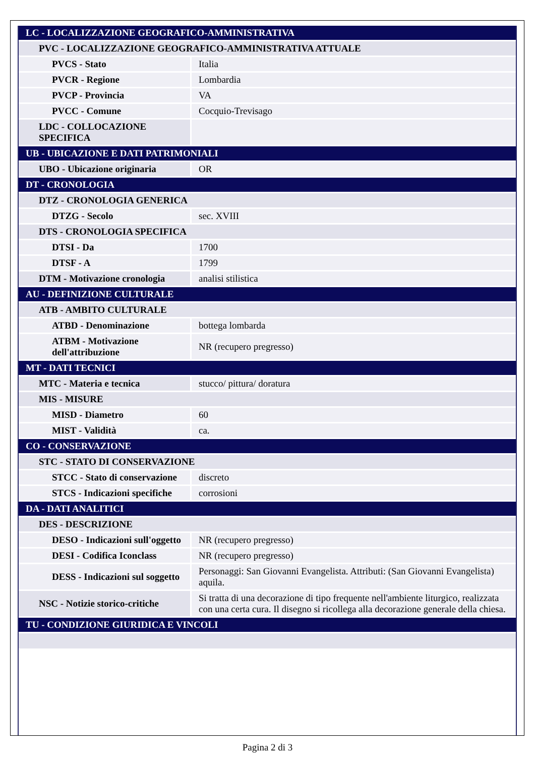| LC - LOCALIZZAZIONE GEOGRAFICO-AMMINISTRATIVA | |
| PVC - LOCALIZZAZIONE GEOGRAFICO-AMMINISTRATIVA ATTUALE | |
| PVCS - Stato | Italia |
| PVCR - Regione | Lombardia |
| PVCP - Provincia | VA |
| PVCC - Comune | Cocquio-Trevisago |
| LDC - COLLOCAZIONE SPECIFICA | |
| UB - UBICAZIONE E DATI PATRIMONIALI | |
| UBO - Ubicazione originaria | OR |
| DT - CRONOLOGIA | |
| DTZ - CRONOLOGIA GENERICA | |
| DTZG - Secolo | sec. XVIII |
| DTS - CRONOLOGIA SPECIFICA | |
| DTSI - Da | 1700 |
| DTSF - A | 1799 |
| DTM - Motivazione cronologia | analisi stilistica |
| AU - DEFINIZIONE CULTURALE | |
| ATB - AMBITO CULTURALE | |
| ATBD - Denominazione | bottega lombarda |
| ATBM - Motivazione dell'attribuzione | NR (recupero pregresso) |
| MT - DATI TECNICI | |
| MTC - Materia e tecnica | stucco/ pittura/ doratura |
| MIS - MISURE | |
| MISD - Diametro | 60 |
| MIST - Validità | ca. |
| CO - CONSERVAZIONE | |
| STC - STATO DI CONSERVAZIONE | |
| STCC - Stato di conservazione | discreto |
| STCS - Indicazioni specifiche | corrosioni |
| DA - DATI ANALITICI | |
| DES - DESCRIZIONE | |
| DESO - Indicazioni sull'oggetto | NR (recupero pregresso) |
| DESI - Codifica Iconclass | NR (recupero pregresso) |
| DESS - Indicazioni sul soggetto | Personaggi: San Giovanni Evangelista. Attributi: (San Giovanni Evangelista) aquila. |
| NSC - Notizie storico-critiche | Si tratta di una decorazione di tipo frequente nell'ambiente liturgico, realizzata con una certa cura. Il disegno si ricollega alla decorazione generale della chiesa. |
| TU - CONDIZIONE GIURIDICA E VINCOLI | |
Pagina 2 di 3